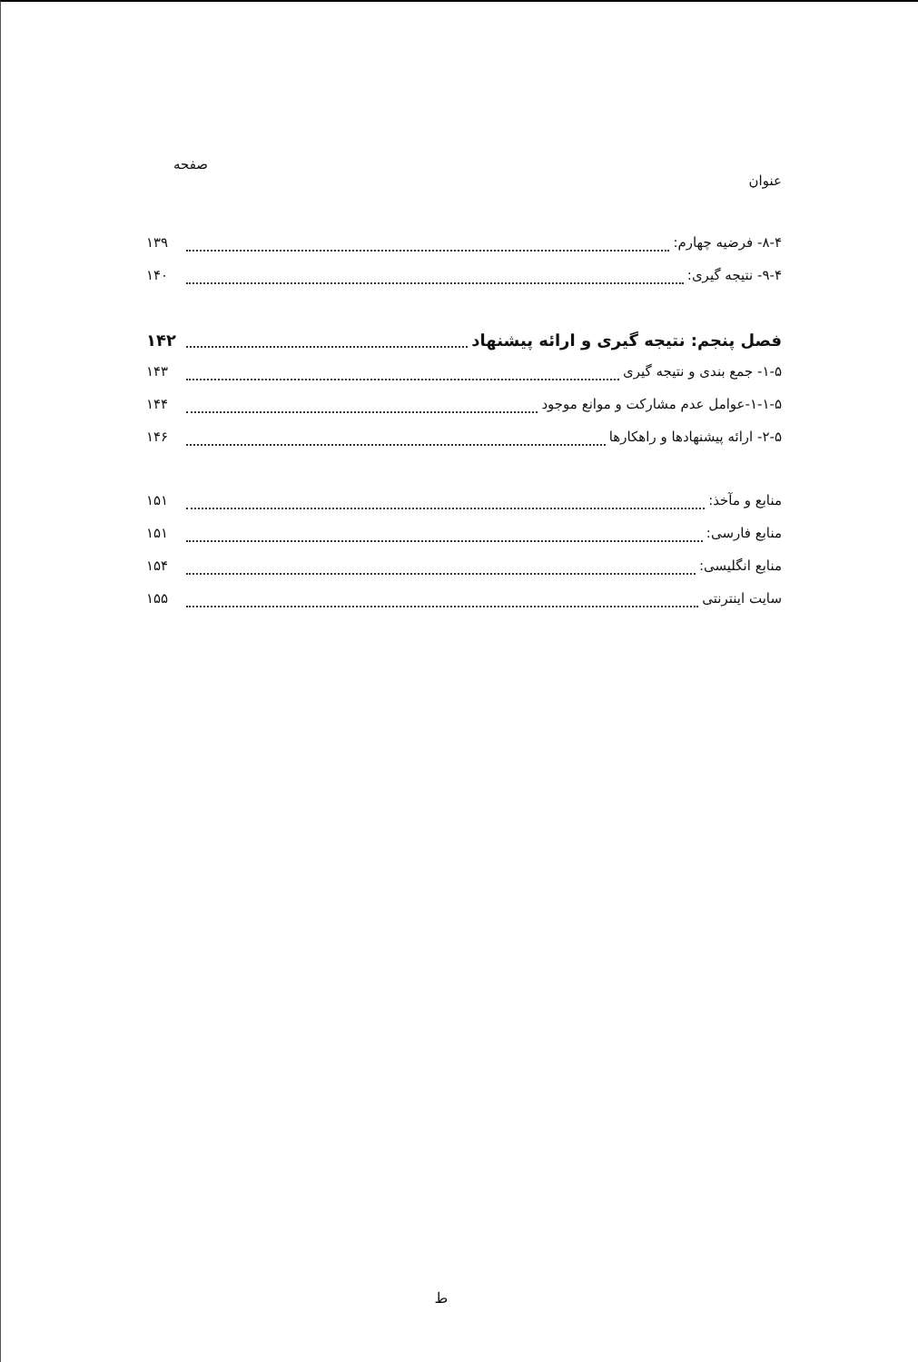عنوان صفحه
۸-۴- فرضیه چهارم: ۱۳۹
۹-۴- نتیجه گیری: ۱۴۰
فصل پنجم: نتیجه گیری و ارائه پیشنهاد ۱۴۲
۱-۵- جمع بندی و نتیجه گیری ۱۴۳
۱-۱-۵-عوامل عدم مشارکت و موانع موجود ۱۴۴
۲-۵- ارائه پیشنهادها و راهکارها ۱۴۶
منابع و مآخذ: ۱۵۱
منابع فارسی: ۱۵۱
منابع انگلیسی: ۱۵۴
سایت اینترنتی ۱۵۵
ط